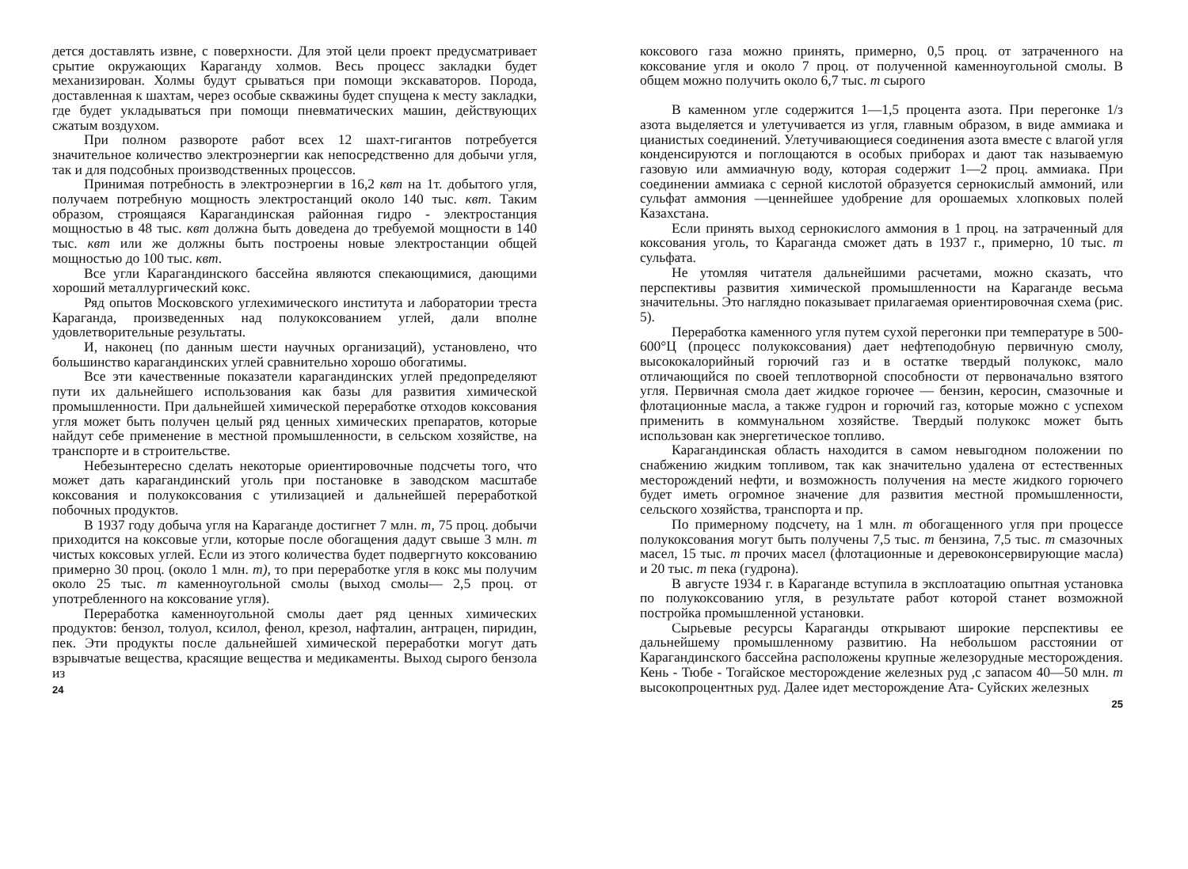дется доставлять извне, с поверхности. Для этой цели проект предусматривает срытие окружающих Караганду холмов. Весь процесс закладки будет механизирован. Холмы будут срываться при помощи экскаваторов. Порода, доставленная к шахтам, через особые скважины будет спущена к месту закладки, где будет укладываться при помощи пневматических машин, действующих сжатым воздухом.
При полном развороте работ всех 12 шахт-гигантов потребуется значительное количество электроэнергии как непосредственно для добычи угля, так и для подсобных производственных процессов.
Принимая потребность в электроэнергии в 16,2 квт на 1т. добытого угля, получаем потребную мощность электростанций около 140 тыс. квт. Таким образом, строящаяся Карагандинская районная гидро - электростанция мощностью в 48 тыс. квт должна быть доведена до требуемой мощности в 140 тыс. квт или же должны быть построены новые электростанции общей мощностью до 100 тыс. квт.
Все угли Карагандинского бассейна являются спекающимися, дающими хороший металлургический кокс.
Ряд опытов Московского углехимического института и лаборатории треста Караганда, произведенных над полукоксованием углей, дали вполне удовлетворительные результаты.
И, наконец (по данным шести научных организаций), установлено, что большинство карагандинских углей сравнительно хорошо обогатимы.
Все эти качественные показатели карагандинских углей предопределяют пути их дальнейшего использования как базы для развития химической промышленности. При дальнейшей химической переработке отходов коксования угля может быть получен целый ряд ценных химических препаратов, которые найдут себе применение в местной промышленности, в сельском хозяйстве, на транспорте и в строительстве.
Небезынтересно сделать некоторые ориентировочные подсчеты того, что может дать карагандинский уголь при постановке в заводском масштабе коксования и полукоксования с утилизацией и дальнейшей переработкой побочных продуктов.
В 1937 году добыча угля на Караганде достигнет 7 млн. т, 75 проц. добычи приходится на коксовые угли, которые после обогащения дадут свыше 3 млн. т чистых коксовых углей. Если из этого количества будет подвергнуто коксованию примерно 30 проц. (около 1 млн. т), то при переработке угля в кокс мы получим около 25 тыс. т каменноугольной смолы (выход смолы— 2,5 проц. от употребленного на коксование угля).
Переработка каменноугольной смолы дает ряд ценных химических продуктов: бензол, толуол, ксилол, фенол, крезол, нафталин, антрацен, пиридин, пек. Эти продукты после дальнейшей химической переработки могут дать взрывчатые вещества, красящие вещества и медикаменты. Выход сырого бензола из
24
коксового газа можно принять, примерно, 0,5 проц. от затраченного на коксование угля и около 7 проц. от полученной каменноугольной смолы. В общем можно получить около 6,7 тыс. т сырого
В каменном угле содержится 1—1,5 процента азота. При перегонке 1/з азота выделяется и улетучивается из угля, главным образом, в виде аммиака и цианистых соединений. Улетучивающиеся соединения азота вместе с влагой угля конденсируются и поглощаются в особых приборах и дают так называемую газовую или аммиачную воду, которая содержит 1—2 проц. аммиака. При соединении аммиака с серной кислотой образуется сернокислый аммоний, или сульфат аммония —ценнейшее удобрение для орошаемых хлопковых полей Казахстана.
Если принять выход сернокислого аммония в 1 проц. на затраченный для коксования уголь, то Караганда сможет дать в 1937 г., примерно, 10 тыс. т сульфата.
Не утомляя читателя дальнейшими расчетами, можно сказать, что перспективы развития химической промышленности на Караганде весьма значительны. Это наглядно показывает прилагаемая ориентировочная схема (рис. 5).
Переработка каменного угля путем сухой перегонки при температуре в 500-600°Ц (процесс полукоксования) дает нефтеподобную первичную смолу, высококалорийный горючий газ и в остатке твердый полукокс, мало отличающийся по своей теплотворной способности от первоначально взятого угля. Первичная смола дает жидкое горючее — бензин, керосин, смазочные и флотационные масла, а также гудрон и горючий газ, которые можно с успехом применить в коммунальном хозяйстве. Твердый полукокс может быть использован как энергетическое топливо.
Карагандинская область находится в самом невыгодном положении по снабжению жидким топливом, так как значительно удалена от естественных месторождений нефти, и возможность получения на месте жидкого горючего будет иметь огромное значение для развития местной промышленности, сельского хозяйства, транспорта и пр.
По примерному подсчету, на 1 млн. т обогащенного угля при процессе полукоксования могут быть получены 7,5 тыс. т бензина, 7,5 тыс. т смазочных масел, 15 тыс. т прочих масел (флотационные и деревоконсервирующие масла) и 20 тыс. т пека (гудрона).
В августе 1934 г. в Караганде вступила в эксплоатацию опытная установка по полукоксованию угля, в результате работ которой станет возможной постройка промышленной установки.
Сырьевые ресурсы Караганды открывают широкие перспективы ее дальнейшему промышленному развитию. На небольшом расстоянии от Карагандинского бассейна расположены крупные железорудные месторождения. Кень - Тюбе - Тогайское месторождение железных руд ,с запасом 40—50 млн. т высокопроцентных руд. Далее идет месторождение Ата- Суйских железных
25